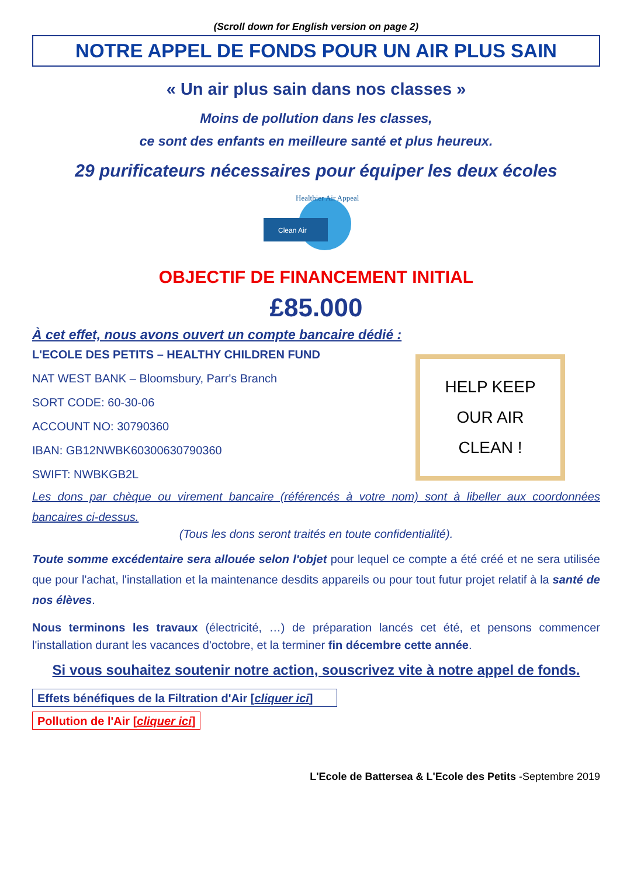(Scroll down for English version on page 2)
NOTRE APPEL DE FONDS POUR UN AIR PLUS SAIN
« Un air plus sain dans nos classes »
Moins de pollution dans les classes,
ce sont des enfants en meilleure santé et plus heureux.
29 purificateurs nécessaires pour équiper les deux écoles
Clean Air
Healthier Air Appeal
OBJECTIF DE FINANCEMENT INITIAL
£85.000
À cet effet, nous avons ouvert un compte bancaire dédié :
L'ECOLE DES PETITS – HEALTHY CHILDREN FUND
NAT WEST BANK – Bloomsbury, Parr's Branch
SORT CODE: 60-30-06
ACCOUNT NO: 30790360
IBAN: GB12NWBK60300630790360
SWIFT: NWBKGB2L
HELP KEEP
OUR AIR
CLEAN !
Les dons par chèque ou virement bancaire (référencés à votre nom) sont à libeller aux coordonnées bancaires ci-dessus.
(Tous les dons seront traités en toute confidentialité).
Toute somme excédentaire sera allouée selon l'objet pour lequel ce compte a été créé et ne sera utilisée que pour l'achat, l'installation et la maintenance desdits appareils ou pour tout futur projet relatif à la santé de nos élèves.
Nous terminons les travaux (électricité, …) de préparation lancés cet été, et pensons commencer l'installation durant les vacances d'octobre, et la terminer fin décembre cette année.
Si vous souhaitez soutenir notre action, souscrivez vite à notre appel de fonds.
Effets bénéfiques de la Filtration d'Air [cliquer ici]
Pollution de l'Air [cliquer ici]
L'Ecole de Battersea & L'Ecole des Petits -Septembre 2019